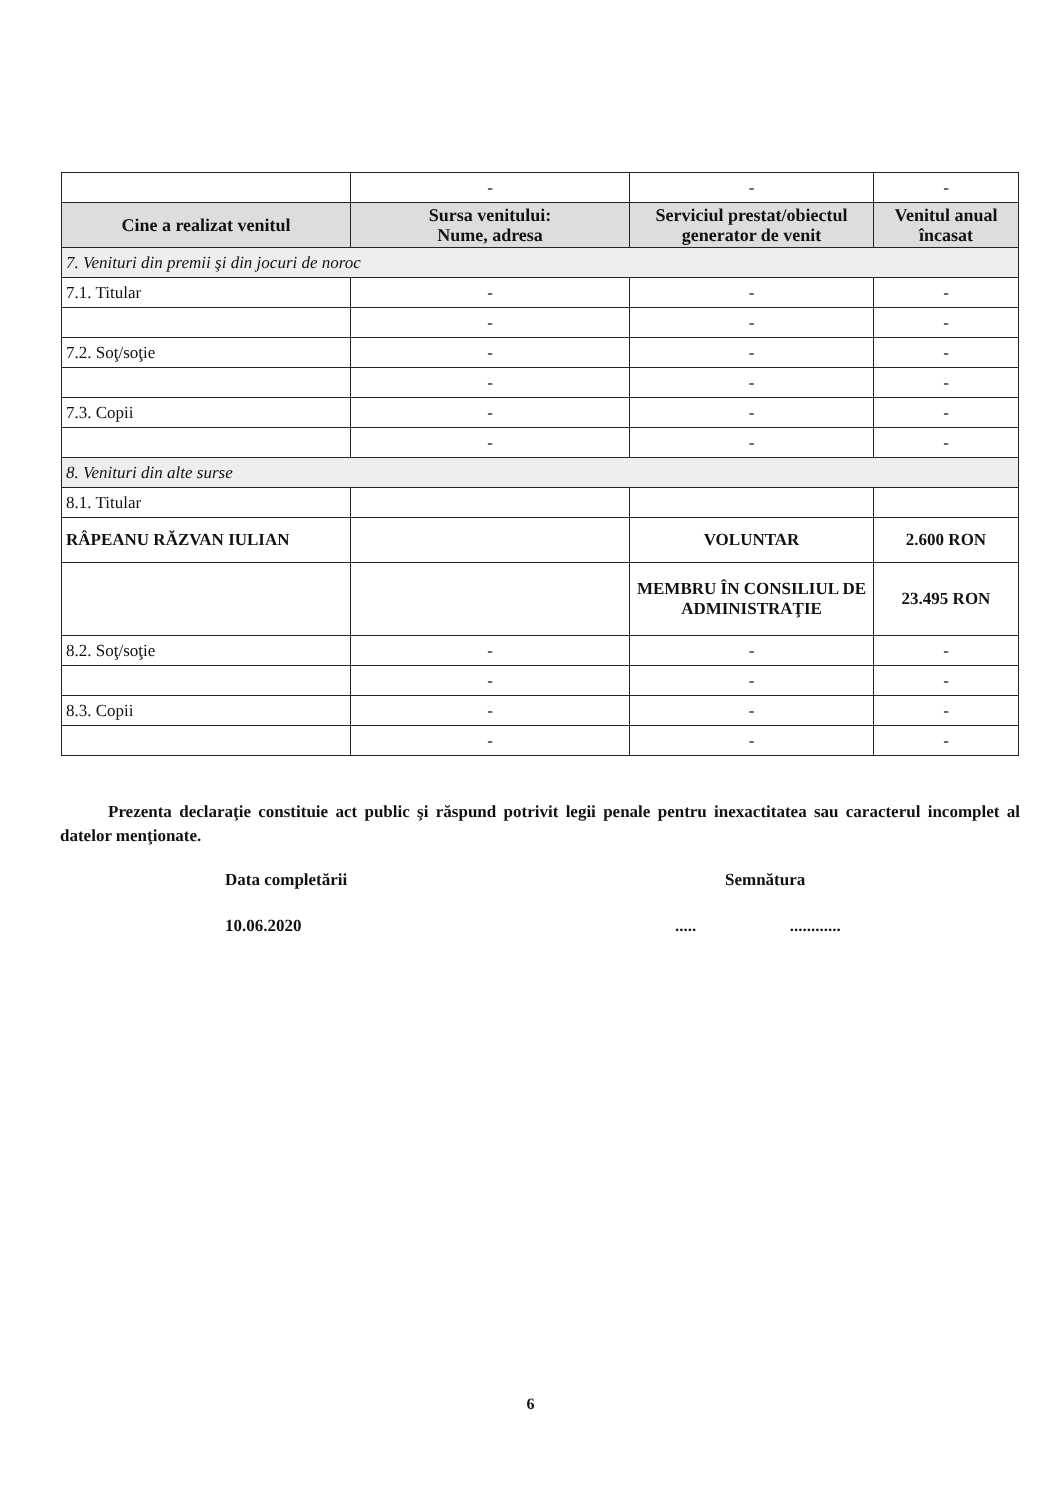| | - | - | - |
| Cine a realizat venitul | Sursa venitului: Nume, adresa | Serviciul prestat/obiectul generator de venit | Venitul anual încasat |
| 7. Venituri din premii şi din jocuri de noroc | | | |
| 7.1. Titular | - | - | - |
| | - | - | - |
| 7.2. Soţ/soţie | - | - | - |
| | - | - | - |
| 7.3. Copii | - | - | - |
| | - | - | - |
| 8. Venituri din alte surse | | | |
| 8.1. Titular | | | |
| RÂPEANU RĂZVAN IULIAN | | VOLUNTAR | 2.600 RON |
| | | MEMBRU ÎN CONSILIUL DE ADMINISTRAŢIE | 23.495 RON |
| 8.2. Soţ/soţie | - | - | - |
| | - | - | - |
| 8.3. Copii | - | - | - |
| | - | - | - |
Prezenta declaraţie constituie act public şi răspund potrivit legii penale pentru inexactitatea sau caracterul incomplet al datelor menţionate.
Data completării Semnătura
10.06.2020 ..... ............
6